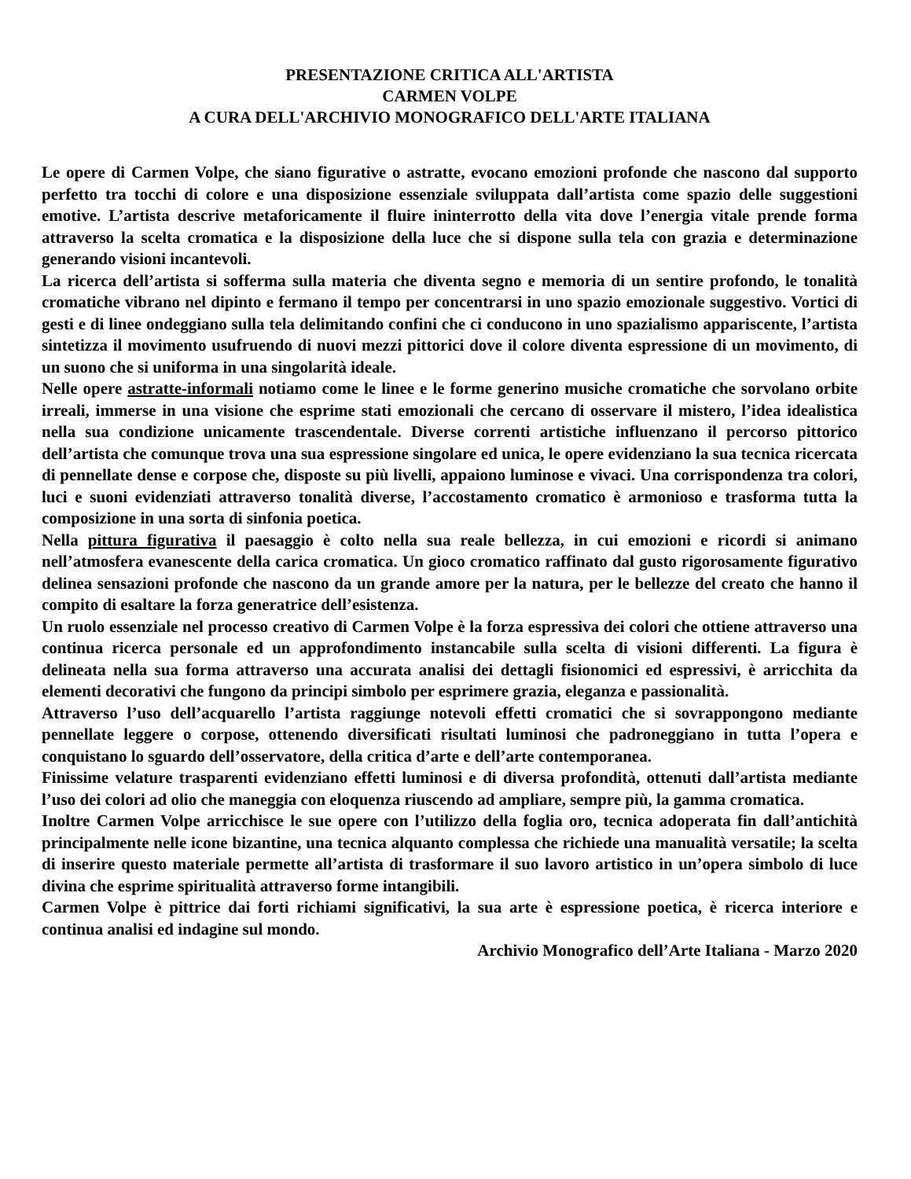PRESENTAZIONE CRITICA ALL'ARTISTA
CARMEN VOLPE
A CURA DELL'ARCHIVIO MONOGRAFICO DELL'ARTE ITALIANA
Le opere di Carmen Volpe, che siano figurative o astratte, evocano emozioni profonde che nascono dal supporto perfetto tra tocchi di colore e una disposizione essenziale sviluppata dall’artista come spazio delle suggestioni emotive. L’artista descrive metaforicamente il fluire ininterrotto della vita dove l’energia vitale prende forma attraverso la scelta cromatica e la disposizione della luce che si dispone sulla tela con grazia e determinazione generando visioni incantevoli.
La ricerca dell’artista si sofferma sulla materia che diventa segno e memoria di un sentire profondo, le tonalità cromatiche vibrano nel dipinto e fermano il tempo per concentrarsi in uno spazio emozionale suggestivo. Vortici di gesti e di linee ondeggiano sulla tela delimitando confini che ci conducono in uno spazialismo appariscente, l’artista sintetizza il movimento usufruendo di nuovi mezzi pittorici dove il colore diventa espressione di un movimento, di un suono che si uniforma in una singolarità ideale.
Nelle opere astratte-informali notiamo come le linee e le forme generino musiche cromatiche che sorvolano orbite irreali, immerse in una visione che esprime stati emozionali che cercano di osservare il mistero, l’idea idealistica nella sua condizione unicamente trascendentale. Diverse correnti artistiche influenzano il percorso pittorico dell’artista che comunque trova una sua espressione singolare ed unica, le opere evidenziano la sua tecnica ricercata di pennellate dense e corpose che, disposte su più livelli, appaiono luminose e vivaci. Una corrispondenza tra colori, luci e suoni evidenziati attraverso tonalità diverse, l’accostamento cromatico è armonioso e trasforma tutta la composizione in una sorta di sinfonia poetica.
Nella pittura figurativa il paesaggio è colto nella sua reale bellezza, in cui emozioni e ricordi si animano nell’atmosfera evanescente della carica cromatica. Un gioco cromatico raffinato dal gusto rigorosamente figurativo delinea sensazioni profonde che nascono da un grande amore per la natura, per le bellezze del creato che hanno il compito di esaltare la forza generatrice dell’esistenza.
Un ruolo essenziale nel processo creativo di Carmen Volpe è la forza espressiva dei colori che ottiene attraverso una continua ricerca personale ed un approfondimento instancabile sulla scelta di visioni differenti. La figura è delineata nella sua forma attraverso una accurata analisi dei dettagli fisionomici ed espressivi, è arricchita da elementi decorativi che fungono da principi simbolo per esprimere grazia, eleganza e passionalità.
Attraverso l’uso dell’acquarello l’artista raggiunge notevoli effetti cromatici che si sovrappongono mediante pennellate leggere o corpose, ottenendo diversificati risultati luminosi che padroneggiano in tutta l’opera e conquistano lo sguardo dell’osservatore, della critica d’arte e dell’arte contemporanea.
Finissime velature trasparenti evidenziano effetti luminosi e di diversa profondità, ottenuti dall’artista mediante l’uso dei colori ad olio che maneggia con eloquenza riuscendo ad ampliare, sempre più, la gamma cromatica.
Inoltre Carmen Volpe arricchisce le sue opere con l’utilizzo della foglia oro, tecnica adoperata fin dall’antichità principalmente nelle icone bizantine, una tecnica alquanto complessa che richiede una manualità versatile; la scelta di inserire questo materiale permette all’artista di trasformare il suo lavoro artistico in un’opera simbolo di luce divina che esprime spiritualità attraverso forme intangibili.
Carmen Volpe è pittrice dai forti richiami significativi, la sua arte è espressione poetica, è ricerca interiore e continua analisi ed indagine sul mondo.
Archivio Monografico dell’Arte Italiana - Marzo 2020